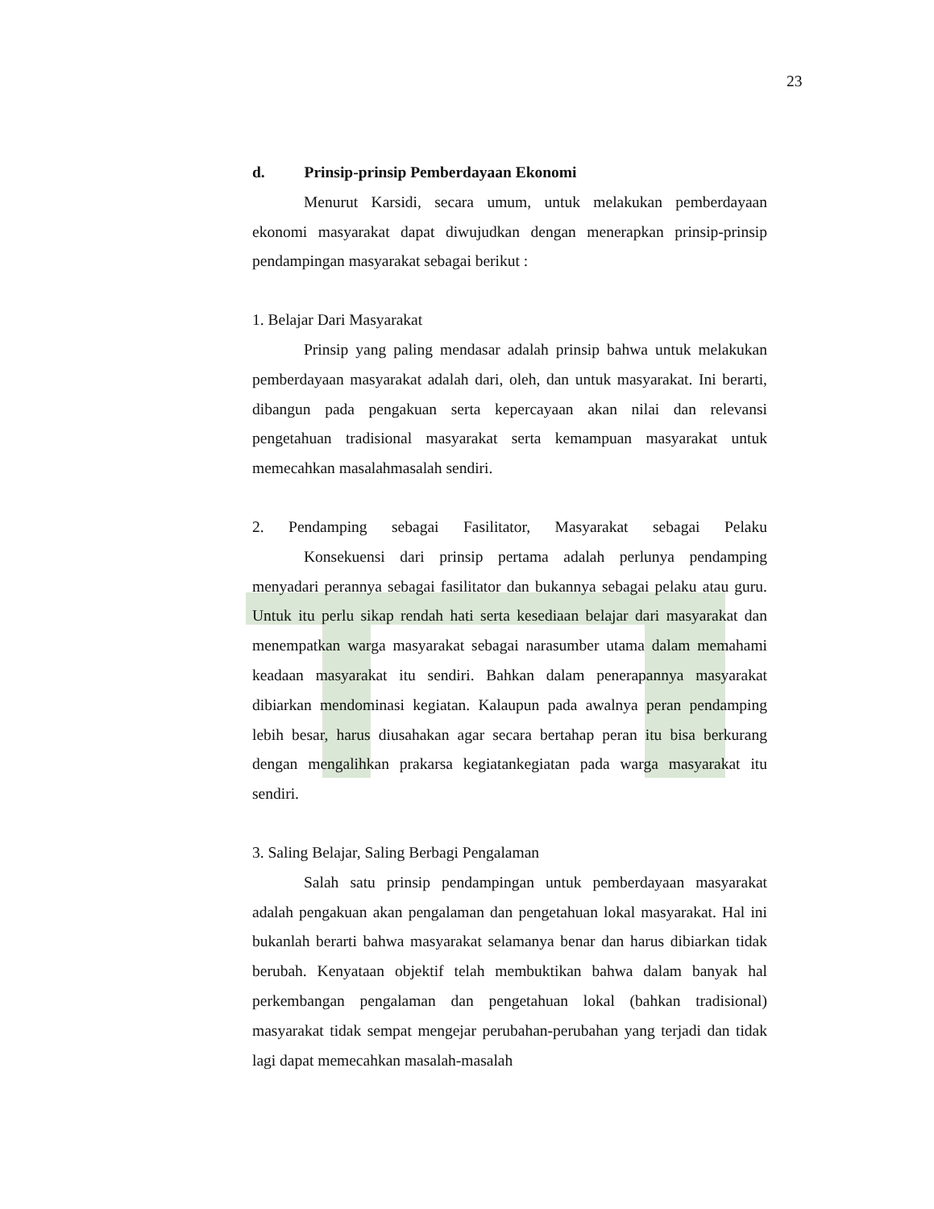23
d. Prinsip-prinsip Pemberdayaan Ekonomi
Menurut Karsidi, secara umum, untuk melakukan pemberdayaan ekonomi masyarakat dapat diwujudkan dengan menerapkan prinsip-prinsip pendampingan masyarakat sebagai berikut :
1. Belajar Dari Masyarakat
Prinsip yang paling mendasar adalah prinsip bahwa untuk melakukan pemberdayaan masyarakat adalah dari, oleh, dan untuk masyarakat. Ini berarti, dibangun pada pengakuan serta kepercayaan akan nilai dan relevansi pengetahuan tradisional masyarakat serta kemampuan masyarakat untuk memecahkan masalahmasalah sendiri.
2. Pendamping sebagai Fasilitator, Masyarakat sebagai Pelaku
Konsekuensi dari prinsip pertama adalah perlunya pendamping menyadari perannya sebagai fasilitator dan bukannya sebagai pelaku atau guru. Untuk itu perlu sikap rendah hati serta kesediaan belajar dari masyarakat dan menempatkan warga masyarakat sebagai narasumber utama dalam memahami keadaan masyarakat itu sendiri. Bahkan dalam penerapannya masyarakat dibiarkan mendominasi kegiatan. Kalaupun pada awalnya peran pendamping lebih besar, harus diusahakan agar secara bertahap peran itu bisa berkurang dengan mengalihkan prakarsa kegiatankegiatan pada warga masyarakat itu sendiri.
3. Saling Belajar, Saling Berbagi Pengalaman
Salah satu prinsip pendampingan untuk pemberdayaan masyarakat adalah pengakuan akan pengalaman dan pengetahuan lokal masyarakat. Hal ini bukanlah berarti bahwa masyarakat selamanya benar dan harus dibiarkan tidak berubah. Kenyataan objektif telah membuktikan bahwa dalam banyak hal perkembangan pengalaman dan pengetahuan lokal (bahkan tradisional) masyarakat tidak sempat mengejar perubahan-perubahan yang terjadi dan tidak lagi dapat memecahkan masalah-masalah